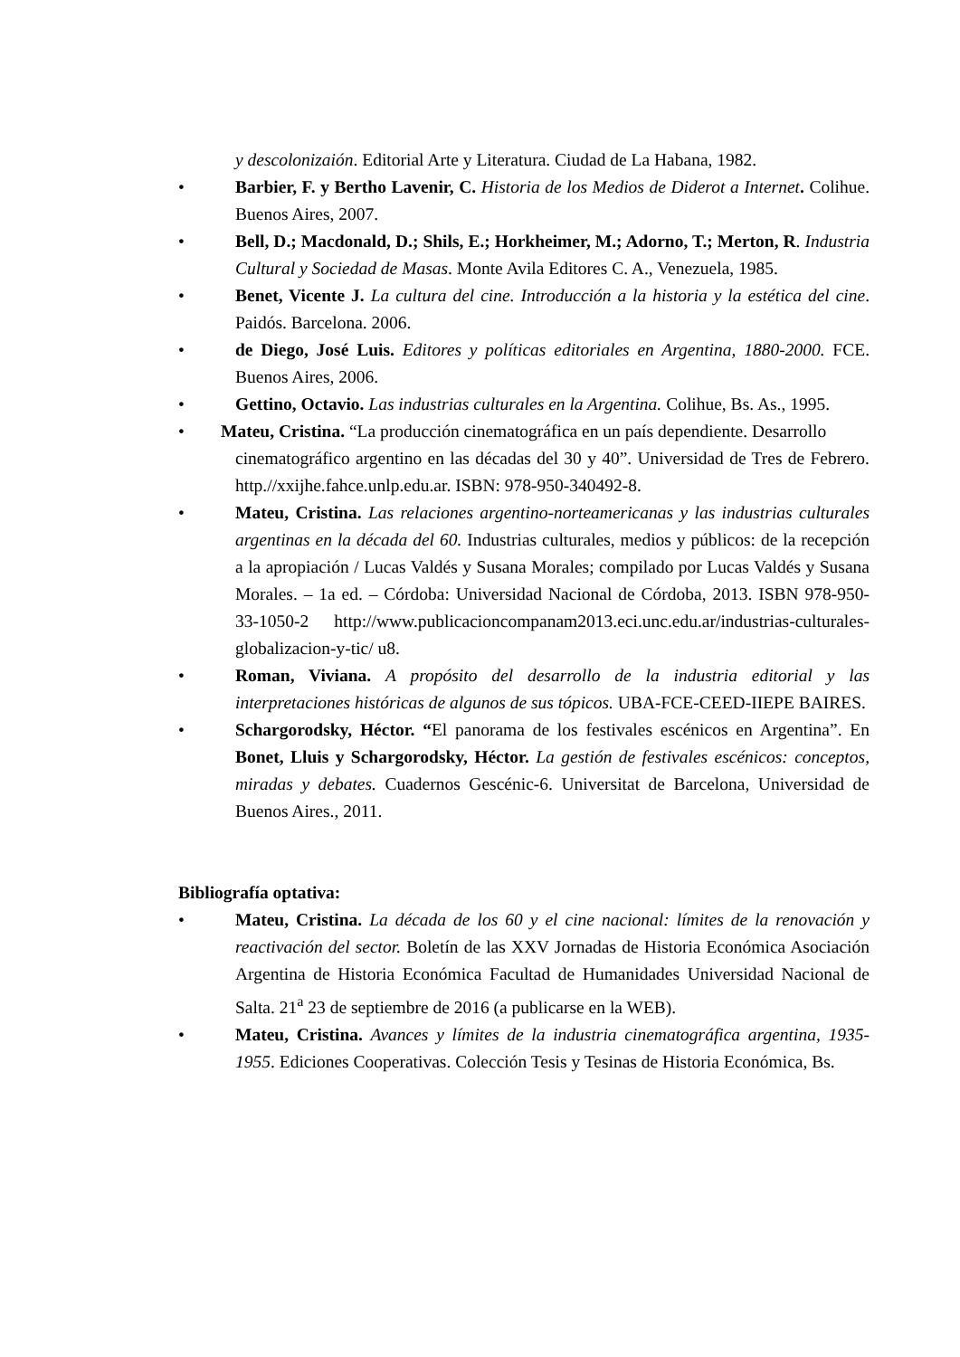y descolonizaión. Editorial Arte y Literatura. Ciudad de La Habana, 1982.
• Barbier, F. y Bertho Lavenir, C. Historia de los Medios de Diderot a Internet. Colihue. Buenos Aires, 2007.
• Bell, D.; Macdonald, D.; Shils, E.; Horkheimer, M.; Adorno, T.; Merton, R. Industria Cultural y Sociedad de Masas. Monte Avila Editores C. A., Venezuela, 1985.
• Benet, Vicente J. La cultura del cine. Introducción a la historia y la estética del cine. Paidós. Barcelona. 2006.
• de Diego, José Luis. Editores y políticas editoriales en Argentina, 1880-2000. FCE. Buenos Aires, 2006.
• Gettino, Octavio. Las industrias culturales en la Argentina. Colihue, Bs. As., 1995.
• Mateu, Cristina. “La producción cinematográfica en un país dependiente. Desarrollo
cinematográfico argentino en las décadas del 30 y 40”. Universidad de Tres de Febrero. http.//xxijhe.fahce.unlp.edu.ar. ISBN: 978-950-340492-8.
• Mateu, Cristina. Las relaciones argentino-norteamericanas y las industrias culturales argentinas en la década del 60. Industrias culturales, medios y públicos: de la recepción a la apropiación / Lucas Valdés y Susana Morales; compilado por Lucas Valdés y Susana Morales. – 1a ed. – Córdoba: Universidad Nacional de Córdoba, 2013. ISBN 978-950-33-1050-2 http://www.publicacioncompanam2013.eci.unc.edu.ar/industrias-culturales-globalizacion-y-tic/ u8.
• Roman, Viviana. A propósito del desarrollo de la industria editorial y las interpretaciones históricas de algunos de sus tópicos. UBA-FCE-CEED-IIEPE BAIRES.
• Schargorodsky, Héctor. “El panorama de los festivales escénicos en Argentina”. En Bonet, Lluis y Schargorodsky, Héctor. La gestión de festivales escénicos: conceptos, miradas y debates. Cuadernos Gescénic-6. Universitat de Barcelona, Universidad de Buenos Aires., 2011.
Bibliografía optativa:
• Mateu, Cristina. La década de los 60 y el cine nacional: límites de la renovación y reactivación del sector. Boletín de las XXV Jornadas de Historia Económica Asociación Argentina de Historia Económica Facultad de Humanidades Universidad Nacional de Salta. 21<sup>a</sup> 23 de septiembre de 2016 (a publicarse en la WEB).
• Mateu, Cristina. Avances y límites de la industria cinematográfica argentina, 1935-1955. Ediciones Cooperativas. Colección Tesis y Tesinas de Historia Económica, Bs.